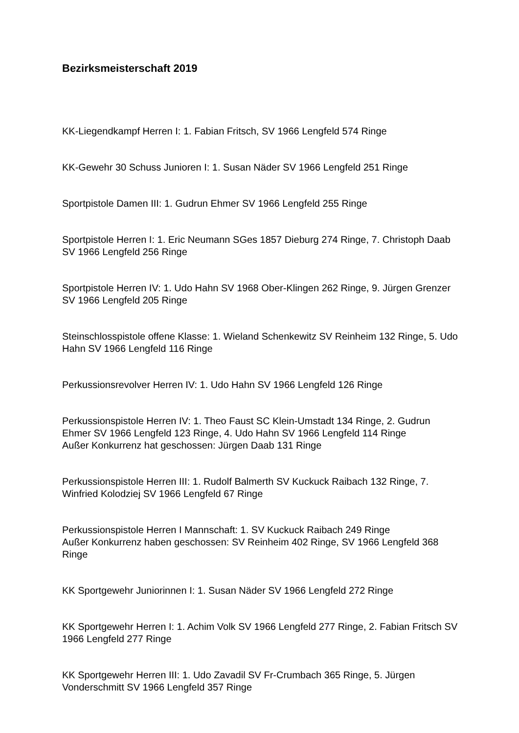Bezirksmeisterschaft 2019
KK-Liegendkampf Herren I: 1. Fabian Fritsch, SV 1966 Lengfeld 574 Ringe
KK-Gewehr 30 Schuss Junioren I: 1. Susan Näder SV 1966 Lengfeld 251 Ringe
Sportpistole Damen III: 1. Gudrun Ehmer SV 1966 Lengfeld 255 Ringe
Sportpistole Herren I: 1. Eric Neumann SGes 1857 Dieburg 274 Ringe, 7. Christoph Daab SV 1966 Lengfeld 256 Ringe
Sportpistole Herren IV: 1. Udo Hahn SV 1968 Ober-Klingen 262 Ringe, 9. Jürgen Grenzer SV 1966 Lengfeld 205 Ringe
Steinschlosspistole offene Klasse: 1. Wieland Schenkewitz SV Reinheim 132 Ringe, 5. Udo Hahn SV 1966 Lengfeld 116 Ringe
Perkussionsrevolver Herren IV: 1. Udo Hahn SV 1966 Lengfeld 126 Ringe
Perkussionspistole Herren IV: 1. Theo Faust SC Klein-Umstadt 134 Ringe, 2. Gudrun Ehmer SV 1966 Lengfeld 123 Ringe, 4. Udo Hahn SV 1966 Lengfeld 114 Ringe
Außer Konkurrenz hat geschossen: Jürgen Daab 131 Ringe
Perkussionspistole Herren III: 1. Rudolf Balmerth SV Kuckuck Raibach 132 Ringe, 7. Winfried Kolodziej SV 1966 Lengfeld 67 Ringe
Perkussionspistole Herren I Mannschaft: 1. SV Kuckuck Raibach 249 Ringe
Außer Konkurrenz haben geschossen: SV Reinheim 402 Ringe, SV 1966 Lengfeld 368 Ringe
KK Sportgewehr Juniorinnen I: 1. Susan Näder SV 1966 Lengfeld 272 Ringe
KK Sportgewehr Herren I: 1. Achim Volk SV 1966 Lengfeld 277 Ringe, 2. Fabian Fritsch SV 1966 Lengfeld 277 Ringe
KK Sportgewehr Herren III: 1. Udo Zavadil SV Fr-Crumbach 365 Ringe, 5. Jürgen Vonderschmitt SV 1966 Lengfeld 357 Ringe